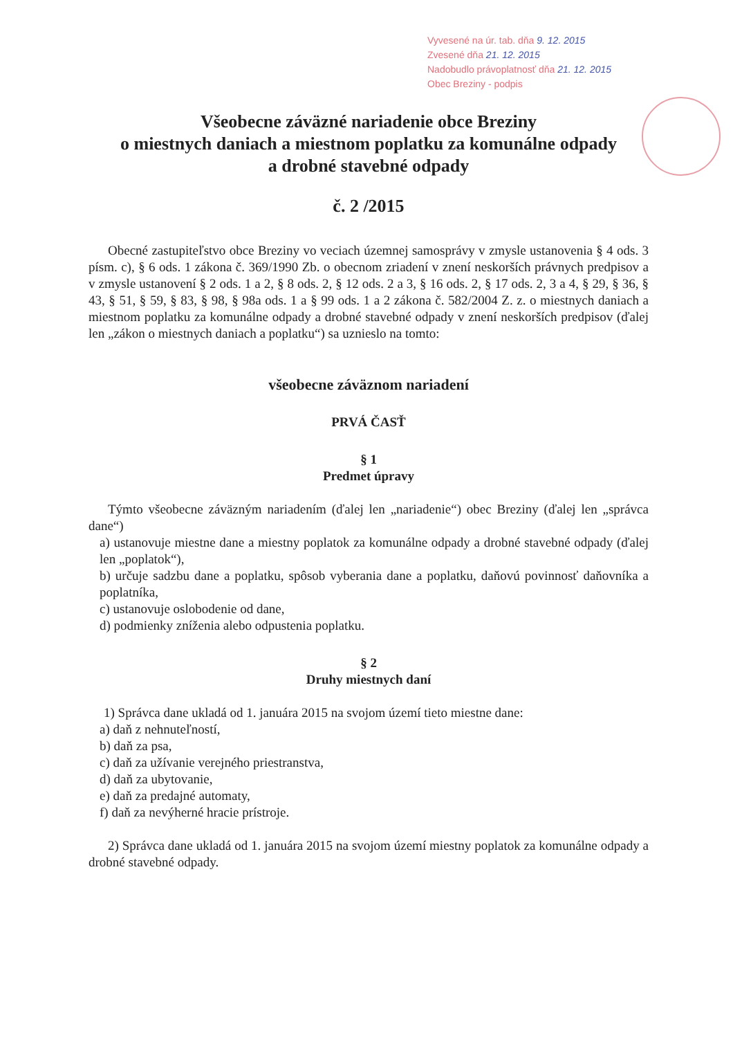Vyvesené na úr. tab. dňa 9. 12. 2015
Zvesené dňa 21. 12. 2015
Nadobudlo právoplatnosť dňa 21. 12. 2015
Obec Breziny - podpis
Všeobecne záväzné nariadenie obce Breziny
o miestnych daniach a miestnom poplatku za komunálne odpady
a drobné stavebné odpady
č. 2 /2015
Obecné zastupiteľstvo obce Breziny vo veciach územnej samosprávy v zmysle ustanovenia § 4 ods. 3 písm. c), § 6 ods. 1 zákona č. 369/1990 Zb. o obecnom zriadení v znení neskorších právnych predpisov a v zmysle ustanovení § 2 ods. 1 a 2, § 8 ods. 2, § 12 ods. 2 a 3, § 16 ods. 2, § 17 ods. 2, 3 a 4, § 29, § 36, § 43, § 51, § 59, § 83, § 98, § 98a ods. 1 a § 99 ods. 1 a 2 zákona č. 582/2004 Z. z. o miestnych daniach a miestnom poplatku za komunálne odpady a drobné stavebné odpady v znení neskorších predpisov (ďalej len „zákon o miestnych daniach a poplatku“) sa uznieslo na tomto:
všeobecne záväznom nariadení
PRVÁ ČASŤ
§ 1
Predmet úpravy
Týmto všeobecne záväzným nariadením (ďalej len „nariadenie“) obec Breziny (ďalej len „správca dane“)
a) ustanovuje miestne dane a miestny poplatok za komunálne odpady a drobné stavebné odpady (ďalej len „poplatok“),
b) určuje sadzbu dane a poplatku, spôsob vyberania dane a poplatku, daňovú povinnosť daňovníka a poplatníka,
c) ustanovuje oslobodenie od dane,
d) podmienky zníženia alebo odpustenia poplatku.
§ 2
Druhy miestnych daní
1) Správca dane ukladá od 1. januára 2015 na svojom území tieto miestne dane:
a) daň z nehnuteľností,
b) daň za psa,
c) daň za užívanie verejného priestranstva,
d) daň za ubytovanie,
e) daň za predajné automaty,
f) daň za nevýherné hracie prístroje.
2) Správca dane ukladá od 1. januára 2015 na svojom území miestny poplatok za komunálne odpady a drobné stavebné odpady.